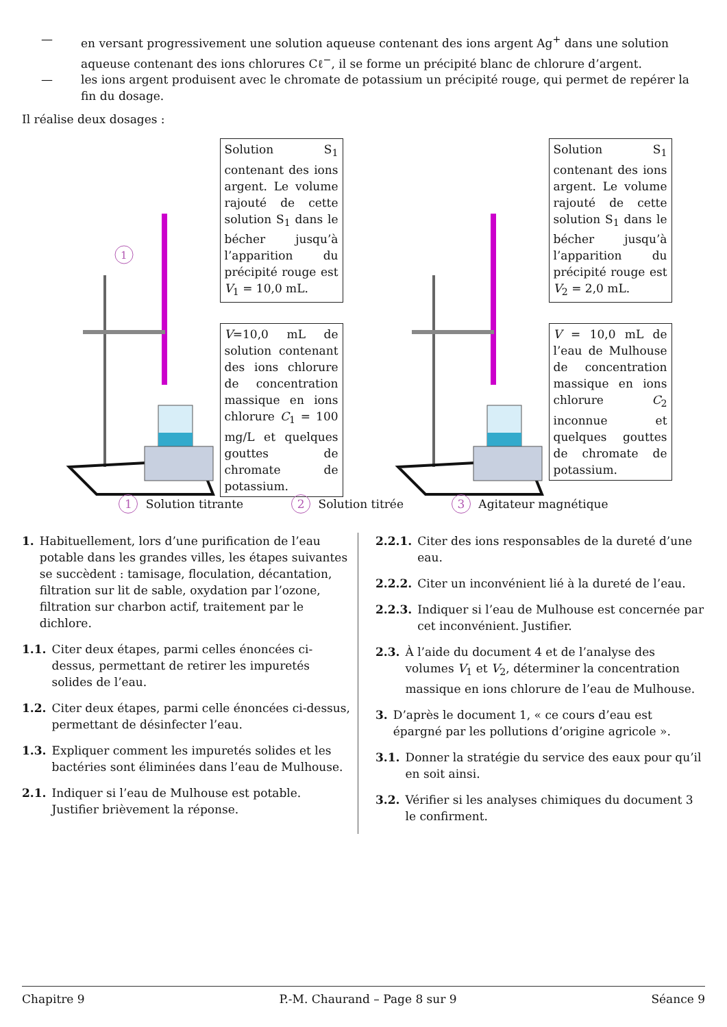— en versant progressivement une solution aqueuse contenant des ions argent Ag<sup>+</sup> dans une solution aqueuse contenant des ions chlorures Cℓ<sup>−</sup>, il se forme un précipité blanc de chlorure d’argent.
— les ions argent produisent avec le chromate de potassium un précipité rouge, qui permet de repérer la fin du dosage.
Il réalise deux dosages :
1
Solution S<sub>1</sub> contenant des ions argent. Le volume rajouté de cette solution S<sub>1</sub> dans le bécher jusqu’à l’apparition du précipité rouge est V<sub>1</sub> = 10,0 mL.
V=10,0 mL de solution contenant des ions chlorure de concentration massique en ions chlorure C<sub>1</sub> = 100 mg/L et quelques gouttes de chromate de potassium.
Solution S<sub>1</sub> contenant des ions argent. Le volume rajouté de cette solution S<sub>1</sub> dans le bécher jusqu’à l’apparition du précipité rouge est V<sub>2</sub> = 2,0 mL.
V = 10,0 mL de l’eau de Mulhouse de concentration massique en ions chlorure C<sub>2</sub> inconnue et quelques gouttes de chromate de potassium.
1 Solution titrante 2 Solution titrée 3 Agitateur magnétique
1. Habituellement, lors d’une purification de l’eau potable dans les grandes villes, les étapes suivantes se succèdent : tamisage, floculation, décantation, filtration sur lit de sable, oxydation par l’ozone, filtration sur charbon actif, traitement par le dichlore.
1.1. Citer deux étapes, parmi celles énoncées ci-dessus, permettant de retirer les impuretés solides de l’eau.
1.2. Citer deux étapes, parmi celle énoncées ci-dessus, permettant de désinfecter l’eau.
1.3. Expliquer comment les impuretés solides et les bactéries sont éliminées dans l’eau de Mulhouse.
2.1. Indiquer si l’eau de Mulhouse est potable. Justifier brièvement la réponse.
2.2.1. Citer des ions responsables de la dureté d’une eau.
2.2.2. Citer un inconvénient lié à la dureté de l’eau.
2.2.3. Indiquer si l’eau de Mulhouse est concernée par cet inconvénient. Justifier.
2.3. À l’aide du document 4 et de l’analyse des volumes V<sub>1</sub> et V<sub>2</sub>, déterminer la concentration massique en ions chlorure de l’eau de Mulhouse.
3. D’après le document 1, « ce cours d’eau est épargné par les pollutions d’origine agricole ».
3.1. Donner la stratégie du service des eaux pour qu’il en soit ainsi.
3.2. Vérifier si les analyses chimiques du document 3 le confirment.
Chapitre 9 P.-M. Chaurand – Page 8 sur 9 Séance 9